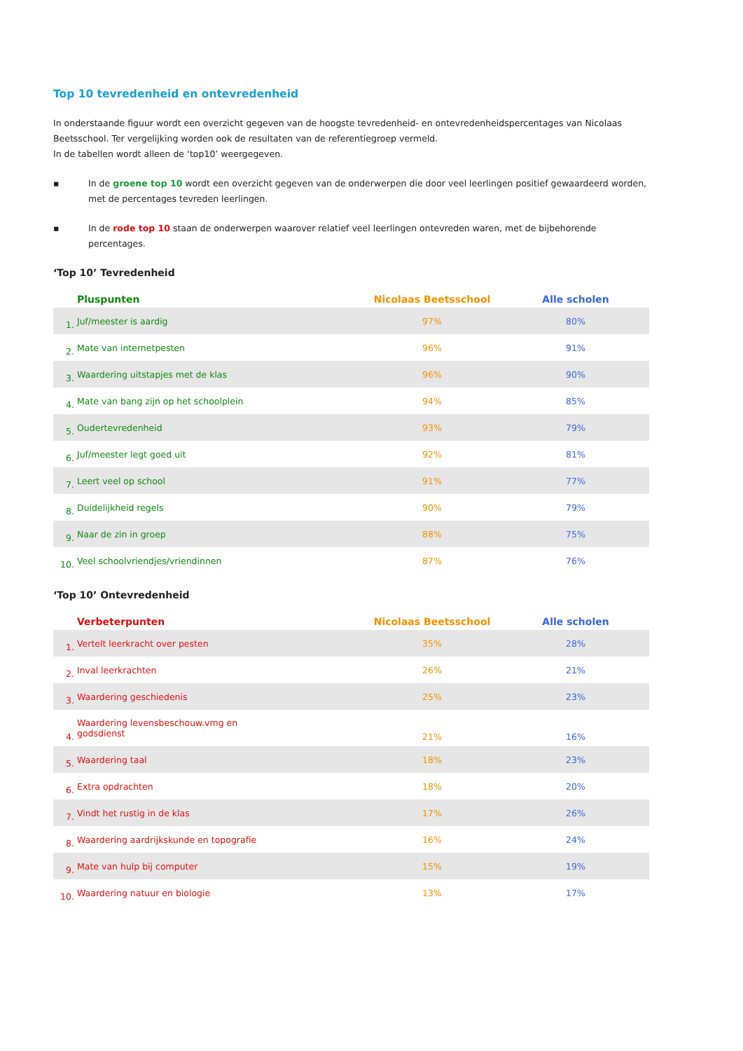Top 10 tevredenheid en ontevredenheid
In onderstaande figuur wordt een overzicht gegeven van de hoogste tevredenheid- en ontevredenheidspercentages van Nicolaas Beetsschool. Ter vergelijking worden ook de resultaten van de referentiegroep vermeld.
In de tabellen wordt alleen de ‘top10’ weergegeven.
▪ In de groene top 10 wordt een overzicht gegeven van de onderwerpen die door veel leerlingen positief gewaardeerd worden, met de percentages tevreden leerlingen.
▪ In de rode top 10 staan de onderwerpen waarover relatief veel leerlingen ontevreden waren, met de bijbehorende percentages.
‘Top 10’ Tevredenheid
| | Pluspunten | Nicolaas Beetsschool | Alle scholen |
| --- | --- | --- | --- |
| 1. | Juf/meester is aardig | 97% | 80% |
| 2. | Mate van internetpesten | 96% | 91% |
| 3. | Waardering uitstapjes met de klas | 96% | 90% |
| 4. | Mate van bang zijn op het schoolplein | 94% | 85% |
| 5. | Oudertevredenheid | 93% | 79% |
| 6. | Juf/meester legt goed uit | 92% | 81% |
| 7. | Leert veel op school | 91% | 77% |
| 8. | Duidelijkheid regels | 90% | 79% |
| 9. | Naar de zin in groep | 88% | 75% |
| 10. | Veel schoolvriendjes/vriendinnen | 87% | 76% |
‘Top 10’ Ontevredenheid
| | Verbeterpunten | Nicolaas Beetsschool | Alle scholen |
| --- | --- | --- | --- |
| 1. | Vertelt leerkracht over pesten | 35% | 28% |
| 2. | Inval leerkrachten | 26% | 21% |
| 3. | Waardering geschiedenis | 25% | 23% |
| 4. | Waardering levensbeschouw.vmg en godsdienst | 21% | 16% |
| 5. | Waardering taal | 18% | 23% |
| 6. | Extra opdrachten | 18% | 20% |
| 7. | Vindt het rustig in de klas | 17% | 26% |
| 8. | Waardering aardrijkskunde en topografie | 16% | 24% |
| 9. | Mate van hulp bij computer | 15% | 19% |
| 10. | Waardering natuur en biologie | 13% | 17% |